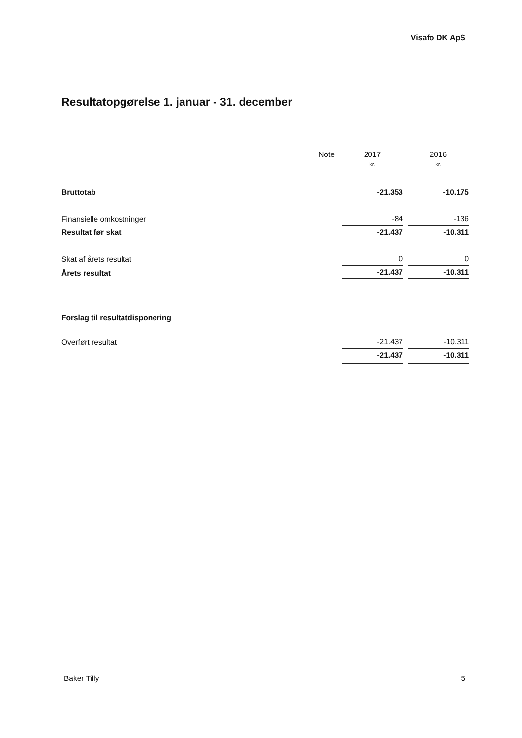Visafo DK ApS
Resultatopgørelse 1. januar - 31. december
| | Note | 2017 | 2016 |
| --- | --- | --- | --- |
| | | kr. | kr. |
| Bruttotab | | -21.353 | -10.175 |
| Finansielle omkostninger | | -84 | -136 |
| Resultat før skat | | -21.437 | -10.311 |
| Skat af årets resultat | | 0 | 0 |
| Årets resultat | | -21.437 | -10.311 |
| Forslag til resultatdisponering | | | |
| Overført resultat | | -21.437 | -10.311 |
| | | -21.437 | -10.311 |
Baker Tilly 5